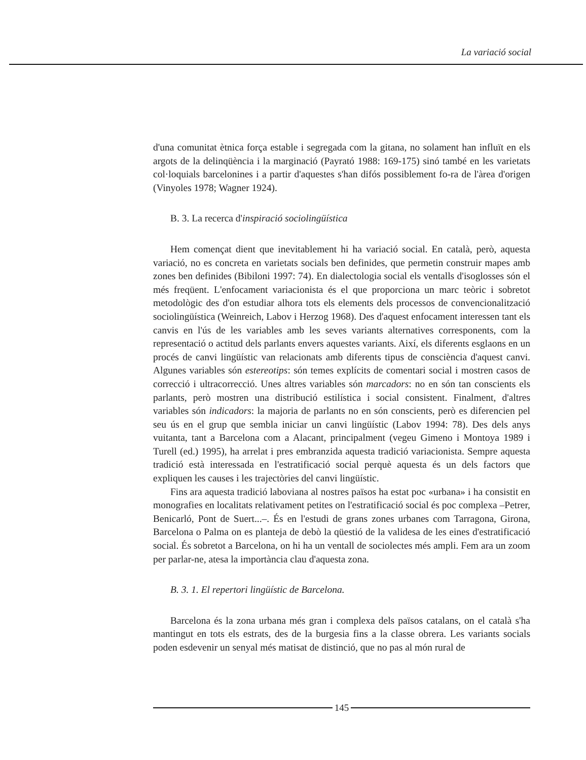La variació social
d'una comunitat ètnica força estable i segregada com la gitana, no solament han influït en els argots de la delinqüència i la marginació (Payrató 1988: 169-175) sinó també en les varietats col·loquials barcelonines i a partir d'aquestes s'han difós possiblement fo-ra de l'àrea d'origen (Vinyoles 1978; Wagner 1924).
B. 3. La recerca d'inspiració sociolingüística
Hem començat dient que inevitablement hi ha variació social. En català, però, aquesta variació, no es concreta en varietats socials ben definides, que permetin construir mapes amb zones ben definides (Bibiloni 1997: 74). En dialectologia social els ventalls d'isoglosses són el més freqüent. L'enfocament variacionista és el que proporciona un marc teòric i sobretot metodològic des d'on estudiar alhora tots els elements dels processos de convencionalització sociolingüística (Weinreich, Labov i Herzog 1968). Des d'aquest enfocament interessen tant els canvis en l'ús de les variables amb les seves variants alternatives corresponents, com la representació o actitud dels parlants envers aquestes variants. Així, els diferents esglaons en un procés de canvi lingüístic van relacionats amb diferents tipus de consciència d'aquest canvi. Algunes variables són estereotips: són temes explícits de comentari social i mostren casos de correcció i ultracorrecció. Unes altres variables són marcadors: no en són tan conscients els parlants, però mostren una distribució estilística i social consistent. Finalment, d'altres variables són indicadors: la majoria de parlants no en són conscients, però es diferencien pel seu ús en el grup que sembla iniciar un canvi lingüístic (Labov 1994: 78). Des dels anys vuitanta, tant a Barcelona com a Alacant, principalment (vegeu Gimeno i Montoya 1989 i Turell (ed.) 1995), ha arrelat i pres embranzida aquesta tradició variacionista. Sempre aquesta tradició està interessada en l'estratificació social perquè aquesta és un dels factors que expliquen les causes i les trajectòries del canvi lingüístic.
Fins ara aquesta tradició laboviana al nostres països ha estat poc «urbana» i ha consistit en monografies en localitats relativament petites on l'estratificació social és poc complexa –Petrer, Benicarló, Pont de Suert...–. És en l'estudi de grans zones urbanes com Tarragona, Girona, Barcelona o Palma on es planteja de debò la qüestió de la validesa de les eines d'estratificació social. És sobretot a Barcelona, on hi ha un ventall de sociolectes més ampli. Fem ara un zoom per parlar-ne, atesa la importància clau d'aquesta zona.
B. 3. 1. El repertori lingüístic de Barcelona.
Barcelona és la zona urbana més gran i complexa dels països catalans, on el català s'ha mantingut en tots els estrats, des de la burgesia fins a la classe obrera. Les variants socials poden esdevenir un senyal més matisat de distinció, que no pas al món rural de
145